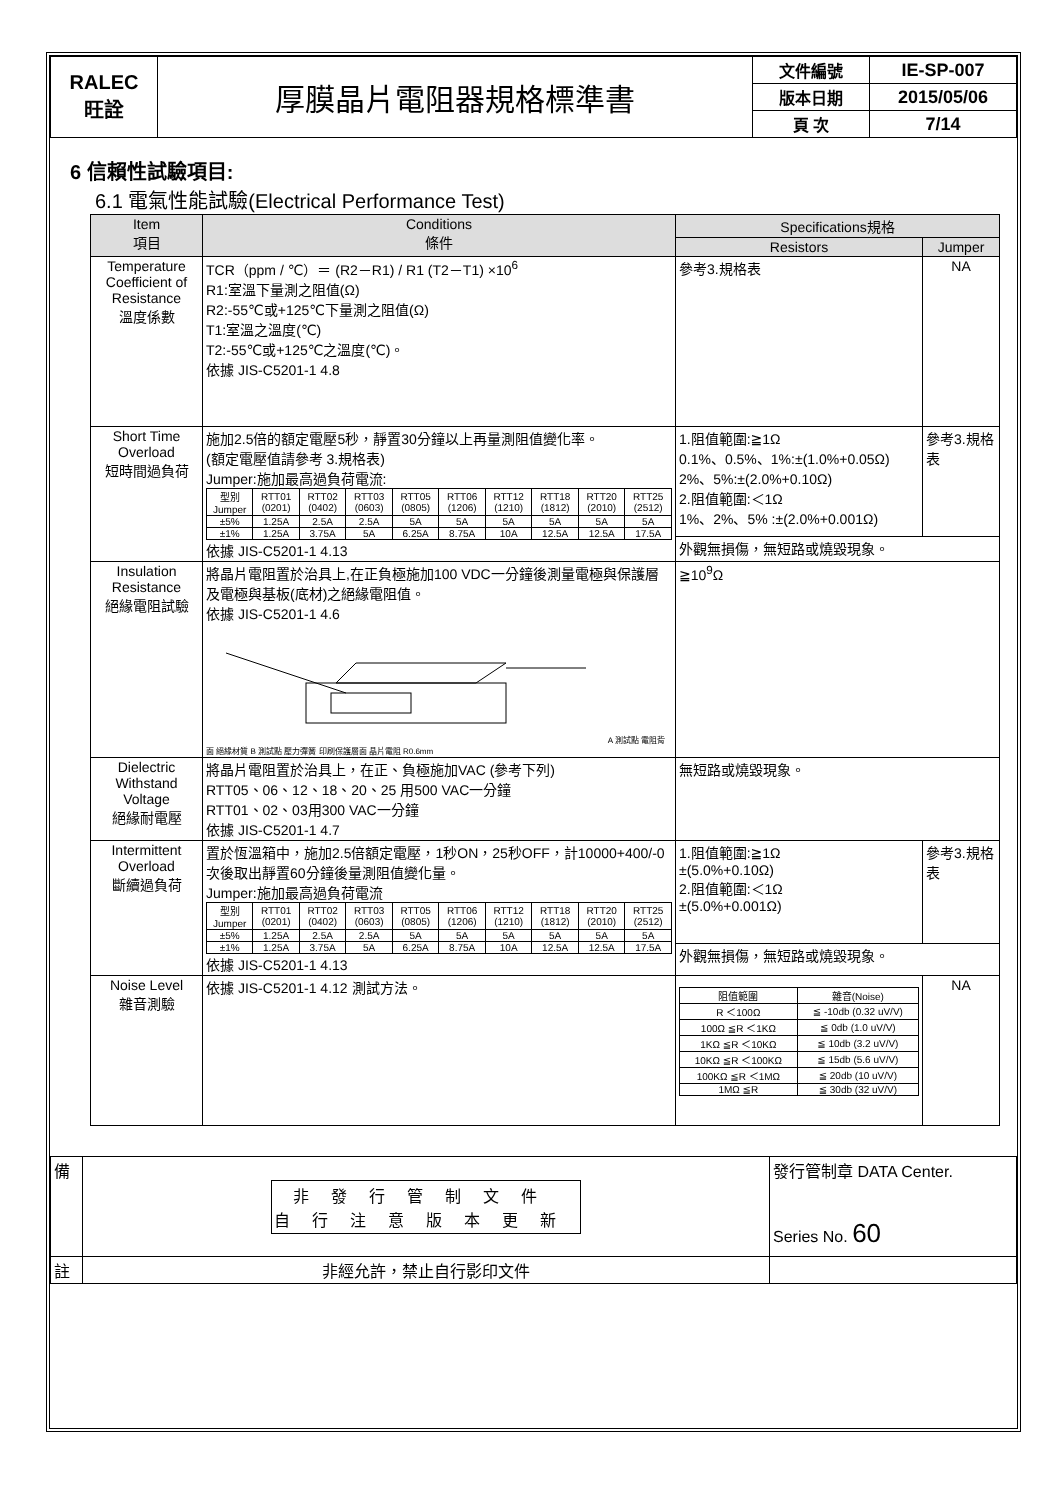| RALEC 旺詮 | 厚膜晶片電阻器規格標準書 | 文件編號 | IE-SP-007 |
| | | 版本日期 | 2015/05/06 |
| | | 頁 次 | 7/14 |
6 信賴性試驗項目:
6.1 電氣性能試驗(Electrical Performance Test)
| Item 項目 | Conditions 條件 | Specifications規格 | |
| --- | --- | --- | --- |
| | | Resistors | Jumper |
| Temperature Coefficient of Resistance 溫度係數 | TCR（ppm / ℃）＝ (R2－R1) / R1 (T2－T1) ×10<sup>6</sup> R1:室溫下量測之阻值(Ω) R2:-55℃或+125℃下量測之阻值(Ω) T1:室溫之溫度(℃) T2:-55℃或+125℃之溫度(℃)。 依據 JIS-C5201-1 4.8 | 參考3.規格表 | NA |
| Short Time Overload 短時間過負荷 | 施加2.5倍的額定電壓5秒，靜置30分鐘以上再量測阻值變化率。 (額定電壓值請參考 3.規格表) Jumper:施加最高過負荷電流: / 型別 Jumper / RTT01 (0201) / RTT02 (0402) / RTT03 (0603) / RTT05 (0805) / RTT06 (1206) / RTT12 (1210) / RTT18 (1812) / RTT20 (2010) / RTT25 (2512) / / ±5% / 1.25A / 2.5A / 2.5A / 5A / 5A / 5A / 5A / 5A / 5A / / ±1% / 1.25A / 3.75A / 5A / 6.25A / 8.75A / 10A / 12.5A / 12.5A / 17.5A / 依據 JIS-C5201-1 4.13 | 1.阻值範圍:≧1Ω 0.1%、0.5%、1%:±(1.0%+0.05Ω) 2%、5%:±(2.0%+0.10Ω) 2.阻值範圍:＜1Ω 1%、2%、5% :±(2.0%+0.001Ω) | 參考3.規格表 |
| | | 外觀無損傷，無短路或燒毀現象。 | |
| Insulation Resistance 絕緣電阻試驗 | 將晶片電阻置於治具上,在正負極施加100 VDC一分鐘後測量電極與保護層及電極與基板(底材)之絕緣電阻值。 依據 JIS-C5201-1 4.6 A 測試點 電阻背面 絕緣材質 B 測試點 壓力彈簧 印刷保護層面 晶片電阻 R0.6mm | ≧10<sup>9</sup>Ω | |
| Dielectric Withstand Voltage 絕緣耐電壓 | 將晶片電阻置於治具上，在正、負極施加VAC (參考下列) RTT05、06、12、18、20、25 用500 VAC一分鐘 RTT01、02、03用300 VAC一分鐘 依據 JIS-C5201-1 4.7 | 無短路或燒毀現象。 | |
| Intermittent Overload 斷續過負荷 | 置於恆溫箱中，施加2.5倍額定電壓，1秒ON，25秒OFF，計10000+400/-0次後取出靜置60分鐘後量測阻值變化量。 Jumper:施加最高過負荷電流 / 型別 Jumper / RTT01 (0201) / RTT02 (0402) / RTT03 (0603) / RTT05 (0805) / RTT06 (1206) / RTT12 (1210) / RTT18 (1812) / RTT20 (2010) / RTT25 (2512) / / ±5% / 1.25A / 2.5A / 2.5A / 5A / 5A / 5A / 5A / 5A / 5A / / ±1% / 1.25A / 3.75A / 5A / 6.25A / 8.75A / 10A / 12.5A / 12.5A / 17.5A / 依據 JIS-C5201-1 4.13 | 1.阻值範圍:≧1Ω ±(5.0%+0.10Ω) 2.阻值範圍:＜1Ω ±(5.0%+0.001Ω) | 參考3.規格表 |
| | | 外觀無損傷，無短路或燒毀現象。 | |
| Noise Level 雜音測驗 | 依據 JIS-C5201-1 4.12 測試方法。 | / 阻值範圍 / 雜音(Noise) / / R ＜100Ω / ≦ -10db (0.32 uV/V) / / 100Ω ≦R ＜1KΩ / ≦ 0db (1.0 uV/V) / / 1KΩ ≦R ＜10KΩ / ≦ 10db (3.2 uV/V) / / 10KΩ ≦R ＜100KΩ / ≦ 15db (5.6 uV/V) / / 100KΩ ≦R ＜1MΩ / ≦ 20db (10 uV/V) / / 1MΩ ≦R / ≦ 30db (32 uV/V) / | NA |
| 備 | 非發行管制文件 自行注意版本更新 | 發行管制章 DATA Center. Series No. 60 |
| 註 | 非經允許，禁止自行影印文件 | |